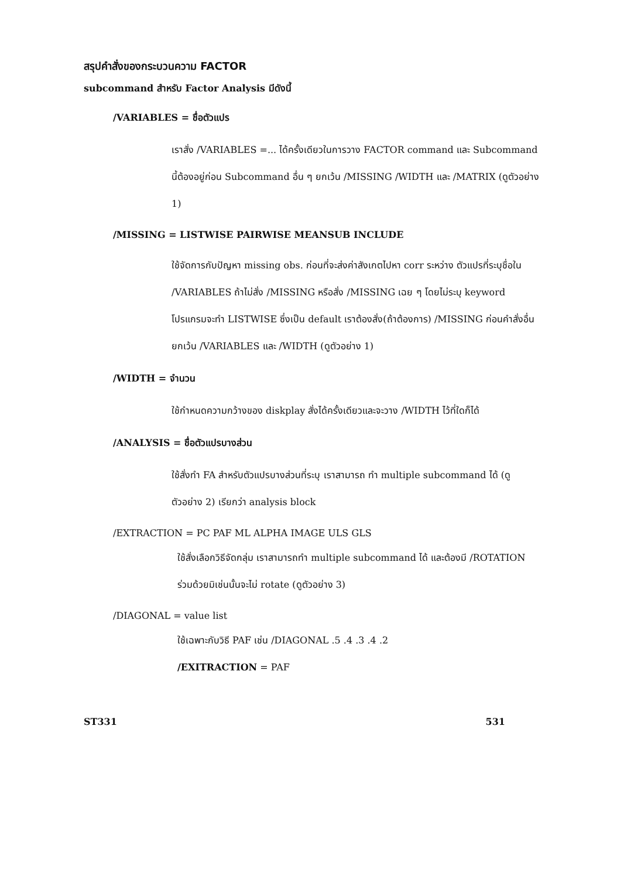สรุปคำสั่งของกระบวนความ FACTOR
subcommand สำหรับ Factor Analysis มีดังนี้
/VARIABLES = ชื่อตัวแปร
เราสั่ง /VARIABLES =... ได้ครั้งเดียวในการวาง FACTOR command และ Subcommand นี้ต้องอยู่ก่อน Subcommand อื่น ๆ ยกเว้น /MISSING /WIDTH และ /MATRIX (ดูตัวอย่าง 1)
/MISSING = LISTWISE PAIRWISE MEANSUB INCLUDE
ใช้จัดการกับปัญหา missing obs. ก่อนที่จะส่งค่าสังเกตไปหา corr ระหว่าง ตัวแปรที่ระบุชื่อใน /VARIABLES ถ้าไม่สั่ง /MISSING หรือสั่ง /MISSING เฉย ๆ โดยไม่ระบุ keyword โปรแกรมจะทำ LISTWISE ซึ่งเป็น default เราต้องสั่ง(ถ้าต้องการ) /MISSING ก่อนคำสั่งอื่น ยกเว้น /VARIABLES และ /WIDTH (ดูตัวอย่าง 1)
/WIDTH = จำนวน
ใช้กำหนดความกว้างของ diskplay สั่งได้ครั้งเดียวและจะวาง /WIDTH ไว้ที่ใดก็ได้
/ANALYSIS = ชื่อตัวแปรบางส่วน
ใช้สั่งทำ FA สำหรับตัวแปรบางส่วนที่ระบุ เราสามารถ ทำ multiple subcommand ได้ (ดูตัวอย่าง 2) เรียกว่า analysis block
/EXTRACTION = PC PAF ML ALPHA IMAGE ULS GLS
ใช้สั่งเลือกวิธีจัดกลุ่ม เราสามารถทำ multiple subcommand ได้ และต้องมี /ROTATION ร่วมด้วยมิเช่นนั้นจะไม่ rotate (ดูตัวอย่าง 3)
/DIAGONAL = value list
ใช้เฉพาะกับวิธี PAF เช่น /DIAGONAL .5 .4 .3 .4 .2
/EXITRACTION = PAF
ST331 531